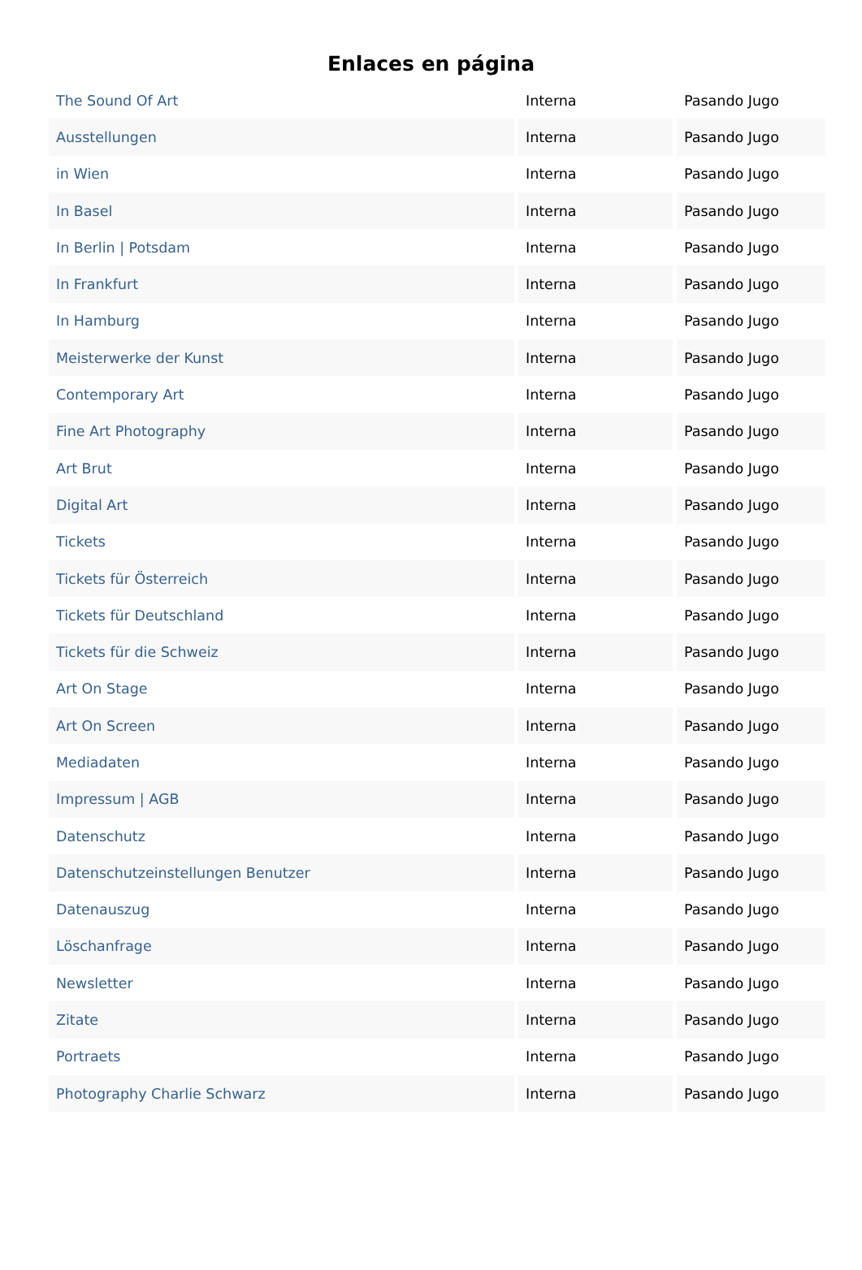Enlaces en página
| The Sound Of Art | Interna | Pasando Jugo |
| Ausstellungen | Interna | Pasando Jugo |
| in Wien | Interna | Pasando Jugo |
| In Basel | Interna | Pasando Jugo |
| In Berlin / Potsdam | Interna | Pasando Jugo |
| In Frankfurt | Interna | Pasando Jugo |
| In Hamburg | Interna | Pasando Jugo |
| Meisterwerke der Kunst | Interna | Pasando Jugo |
| Contemporary Art | Interna | Pasando Jugo |
| Fine Art Photography | Interna | Pasando Jugo |
| Art Brut | Interna | Pasando Jugo |
| Digital Art | Interna | Pasando Jugo |
| Tickets | Interna | Pasando Jugo |
| Tickets für Österreich | Interna | Pasando Jugo |
| Tickets für Deutschland | Interna | Pasando Jugo |
| Tickets für die Schweiz | Interna | Pasando Jugo |
| Art On Stage | Interna | Pasando Jugo |
| Art On Screen | Interna | Pasando Jugo |
| Mediadaten | Interna | Pasando Jugo |
| Impressum / AGB | Interna | Pasando Jugo |
| Datenschutz | Interna | Pasando Jugo |
| Datenschutzeinstellungen Benutzer | Interna | Pasando Jugo |
| Datenauszug | Interna | Pasando Jugo |
| Löschanfrage | Interna | Pasando Jugo |
| Newsletter | Interna | Pasando Jugo |
| Zitate | Interna | Pasando Jugo |
| Portraets | Interna | Pasando Jugo |
| Photography Charlie Schwarz | Interna | Pasando Jugo |